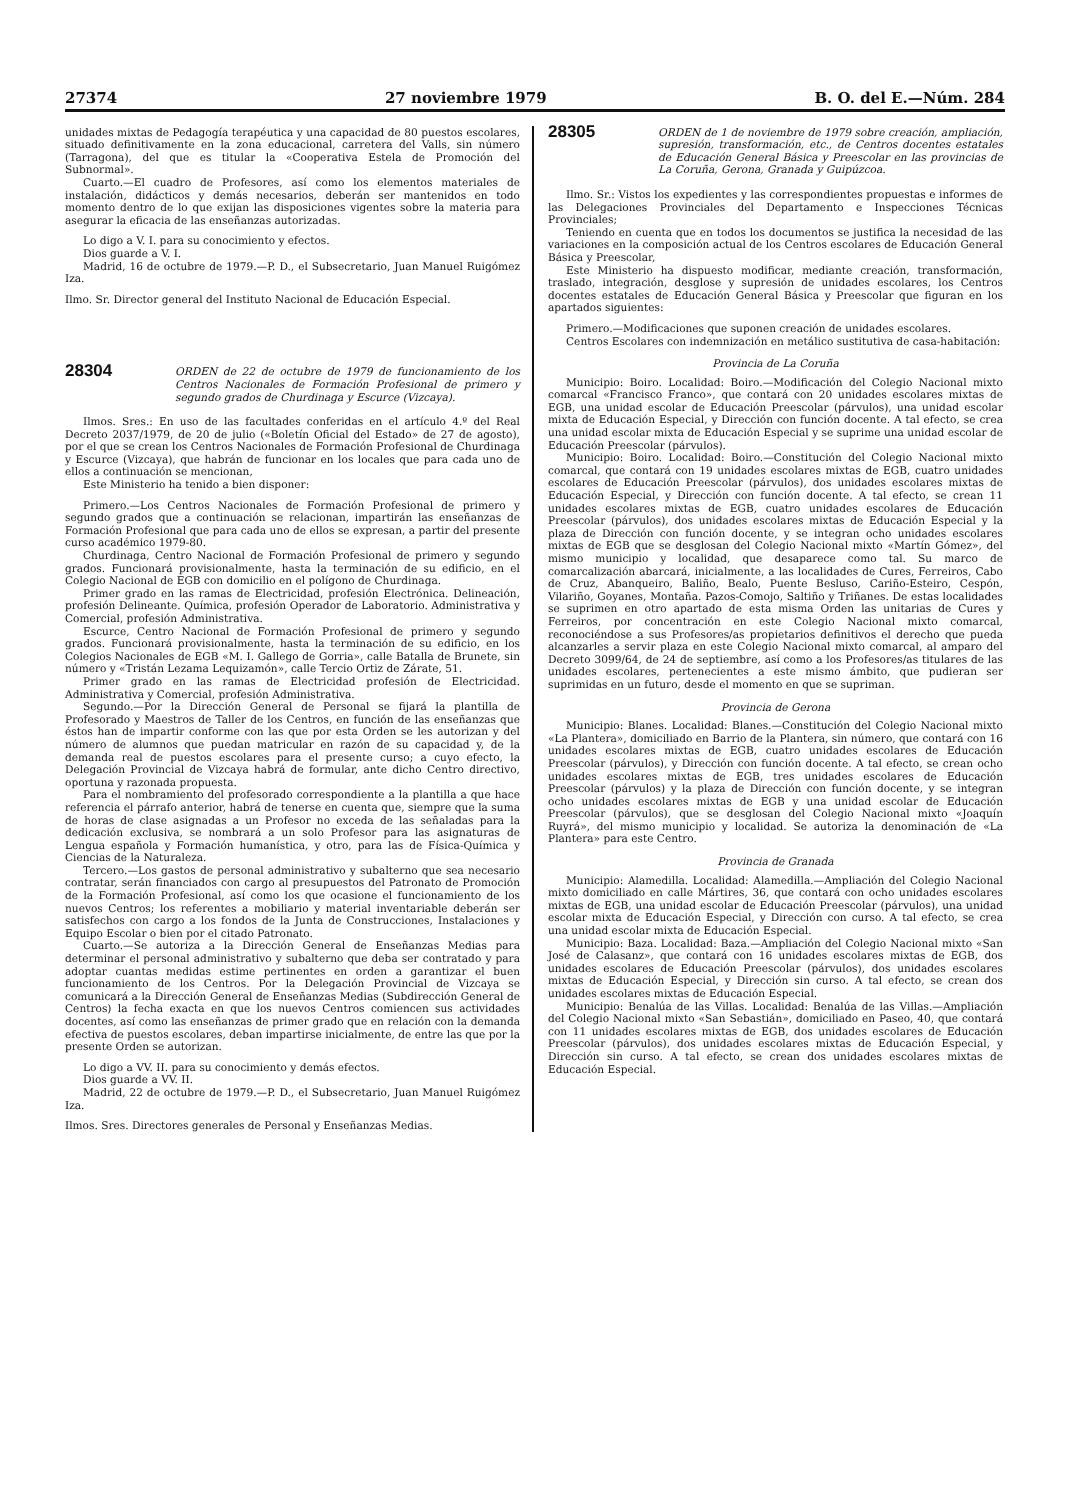27374 27 noviembre 1979 B. O. del E.—Núm. 284
unidades mixtas de Pedagogía terapéutica y una capacidad de 80 puestos escolares, situado definitivamente en la zona educacional, carretera del Valls, sin número (Tarragona), del que es titular la «Cooperativa Estela de Promoción del Subnormal».
Cuarto.—El cuadro de Profesores, así como los elementos materiales de instalación, didácticos y demás necesarios, deberán ser mantenidos en todo momento dentro de lo que exijan las disposiciones vigentes sobre la materia para asegurar la eficacia de las enseñanzas autorizadas.
Lo digo a V. I. para su conocimiento y efectos.
Dios guarde a V. I.
Madrid, 16 de octubre de 1979.—P. D., el Subsecretario, Juan Manuel Ruigómez Iza.
Ilmo. Sr. Director general del Instituto Nacional de Educación Especial.
28304
ORDEN de 22 de octubre de 1979 de funcionamiento de los Centros Nacionales de Formación Profesional de primero y segundo grados de Churdinaga y Escurce (Vizcaya).
Ilmos. Sres.: En uso de las facultades conferidas en el artículo 4.º del Real Decreto 2037/1979, de 20 de julio («Boletín Oficial del Estado» de 27 de agosto), por el que se crean los Centros Nacionales de Formación Profesional de Churdinaga y Escurce (Vizcaya), que habrán de funcionar en los locales que para cada uno de ellos a continuación se mencionan,
Este Ministerio ha tenido a bien disponer:
Primero.—Los Centros Nacionales de Formación Profesional de primero y segundo grados que a continuación se relacionan, impartirán las enseñanzas de Formación Profesional que para cada uno de ellos se expresan, a partir del presente curso académico 1979-80.
Churdinaga, Centro Nacional de Formación Profesional de primero y segundo grados. Funcionará provisionalmente, hasta la terminación de su edificio, en el Colegio Nacional de EGB con domicilio en el polígono de Churdinaga.
Primer grado en las ramas de Electricidad, profesión Electrónica. Delineación, profesión Delineante. Química, profesión Operador de Laboratorio. Administrativa y Comercial, profesión Administrativa.
Escurce, Centro Nacional de Formación Profesional de primero y segundo grados. Funcionará provisionalmente, hasta la terminación de su edificio, en los Colegios Nacionales de EGB «M. I. Gallego de Gorria», calle Batalla de Brunete, sin número y «Tristán Lezama Lequizamón», calle Tercio Ortiz de Zárate, 51.
Primer grado en las ramas de Electricidad profesión de Electricidad. Administrativa y Comercial, profesión Administrativa.
Segundo.—Por la Dirección General de Personal se fijará la plantilla de Profesorado y Maestros de Taller de los Centros, en función de las enseñanzas que éstos han de impartir conforme con las que por esta Orden se les autorizan y del número de alumnos que puedan matricular en razón de su capacidad y, de la demanda real de puestos escolares para el presente curso; a cuyo efecto, la Delegación Provincial de Vizcaya habrá de formular, ante dicho Centro directivo, oportuna y razonada propuesta.
Para el nombramiento del profesorado correspondiente a la plantilla a que hace referencia el párrafo anterior, habrá de tenerse en cuenta que, siempre que la suma de horas de clase asignadas a un Profesor no exceda de las señaladas para la dedicación exclusiva, se nombrará a un solo Profesor para las asignaturas de Lengua española y Formación humanística, y otro, para las de Física-Química y Ciencias de la Naturaleza.
Tercero.—Los gastos de personal administrativo y subalterno que sea necesario contratar, serán financiados con cargo al presupuestos del Patronato de Promoción de la Formación Profesional, así como los que ocasione el funcionamiento de los nuevos Centros; los referentes a mobiliario y material inventariable deberán ser satisfechos con cargo a los fondos de la Junta de Construcciones, Instalaciones y Equipo Escolar o bien por el citado Patronato.
Cuarto.—Se autoriza a la Dirección General de Enseñanzas Medias para determinar el personal administrativo y subalterno que deba ser contratado y para adoptar cuantas medidas estime pertinentes en orden a garantizar el buen funcionamiento de los Centros. Por la Delegación Provincial de Vizcaya se comunicará a la Dirección General de Enseñanzas Medias (Subdirección General de Centros) la fecha exacta en que los nuevos Centros comiencen sus actividades docentes, así como las enseñanzas de primer grado que en relación con la demanda efectiva de puestos escolares, deban impartirse inicialmente, de entre las que por la presente Orden se autorizan.
Lo digo a VV. II. para su conocimiento y demás efectos.
Dios guarde a VV. II.
Madrid, 22 de octubre de 1979.—P. D., el Subsecretario, Juan Manuel Ruigómez Iza.
Ilmos. Sres. Directores generales de Personal y Enseñanzas Medias.
28305
ORDEN de 1 de noviembre de 1979 sobre creación, ampliación, supresión, transformación, etc., de Centros docentes estatales de Educación General Básica y Preescolar en las provincias de La Coruña, Gerona, Granada y Guipúzcoa.
Ilmo. Sr.: Vistos los expedientes y las correspondientes propuestas e informes de las Delegaciones Provinciales del Departamento e Inspecciones Técnicas Provinciales;
Teniendo en cuenta que en todos los documentos se justifica la necesidad de las variaciones en la composición actual de los Centros escolares de Educación General Básica y Preescolar,
Este Ministerio ha dispuesto modificar, mediante creación, transformación, traslado, integración, desglose y supresión de unidades escolares, los Centros docentes estatales de Educación General Básica y Preescolar que figuran en los apartados siguientes:
Primero.—Modificaciones que suponen creación de unidades escolares.
Centros Escolares con indemnización en metálico sustitutiva de casa-habitación:
Provincia de La Coruña
Municipio: Boiro. Localidad: Boiro.—Modificación del Colegio Nacional mixto comarcal «Francisco Franco», que contará con 20 unidades escolares mixtas de EGB, una unidad escolar de Educación Preescolar (párvulos), una unidad escolar mixta de Educación Especial, y Dirección con función docente. A tal efecto, se crea una unidad escolar mixta de Educación Especial y se suprime una unidad escolar de Educación Preescolar (párvulos).
Municipio: Boiro. Localidad: Boiro.—Constitución del Colegio Nacional mixto comarcal, que contará con 19 unidades escolares mixtas de EGB, cuatro unidades escolares de Educación Preescolar (párvulos), dos unidades escolares mixtas de Educación Especial, y Dirección con función docente. A tal efecto, se crean 11 unidades escolares mixtas de EGB, cuatro unidades escolares de Educación Preescolar (párvulos), dos unidades escolares mixtas de Educación Especial y la plaza de Dirección con función docente, y se integran ocho unidades escolares mixtas de EGB que se desglosan del Colegio Nacional mixto «Martín Gómez», del mismo municipio y localidad, que desaparece como tal. Su marco de comarcalización abarcará, inicialmente, a las localidades de Cures, Ferreiros, Cabo de Cruz, Abanqueiro, Baliño, Bealo, Puente Besluso, Cariño-Esteiro, Cespón, Vilariño, Goyanes, Montaña. Pazos-Comojo, Saltiño y Triñanes. De estas localidades se suprimen en otro apartado de esta misma Orden las unitarias de Cures y Ferreiros, por concentración en este Colegio Nacional mixto comarcal, reconociéndose a sus Profesores/as propietarios definitivos el derecho que pueda alcanzarles a servir plaza en este Colegio Nacional mixto comarcal, al amparo del Decreto 3099/64, de 24 de septiembre, así como a los Profesores/as titulares de las unidades escolares, pertenecientes a este mismo ámbito, que pudieran ser suprimidas en un futuro, desde el momento en que se supriman.
Provincia de Gerona
Municipio: Blanes. Localidad: Blanes.—Constitución del Colegio Nacional mixto «La Plantera», domiciliado en Barrio de la Plantera, sin número, que contará con 16 unidades escolares mixtas de EGB, cuatro unidades escolares de Educación Preescolar (párvulos), y Dirección con función docente. A tal efecto, se crean ocho unidades escolares mixtas de EGB, tres unidades escolares de Educación Preescolar (párvulos) y la plaza de Dirección con función docente, y se integran ocho unidades escolares mixtas de EGB y una unidad escolar de Educación Preescolar (párvulos), que se desglosan del Colegio Nacional mixto «Joaquín Ruyrá», del mismo municipio y localidad. Se autoriza la denominación de «La Plantera» para este Centro.
Provincia de Granada
Municipio: Alamedilla. Localidad: Alamedilla.—Ampliación del Colegio Nacional mixto domiciliado en calle Mártires, 36, que contará con ocho unidades escolares mixtas de EGB, una unidad escolar de Educación Preescolar (párvulos), una unidad escolar mixta de Educación Especial, y Dirección con curso. A tal efecto, se crea una unidad escolar mixta de Educación Especial.
Municipio: Baza. Localidad: Baza.—Ampliación del Colegio Nacional mixto «San José de Calasanz», que contará con 16 unidades escolares mixtas de EGB, dos unidades escolares de Educación Preescolar (párvulos), dos unidades escolares mixtas de Educación Especial, y Dirección sin curso. A tal efecto, se crean dos unidades escolares mixtas de Educación Especial.
Municipio: Benalúa de las Villas. Localidad: Benalúa de las Villas.—Ampliación del Colegio Nacional mixto «San Sebastián», domiciliado en Paseo, 40, que contará con 11 unidades escolares mixtas de EGB, dos unidades escolares de Educación Preescolar (párvulos), dos unidades escolares mixtas de Educación Especial, y Dirección sin curso. A tal efecto, se crean dos unidades escolares mixtas de Educación Especial.